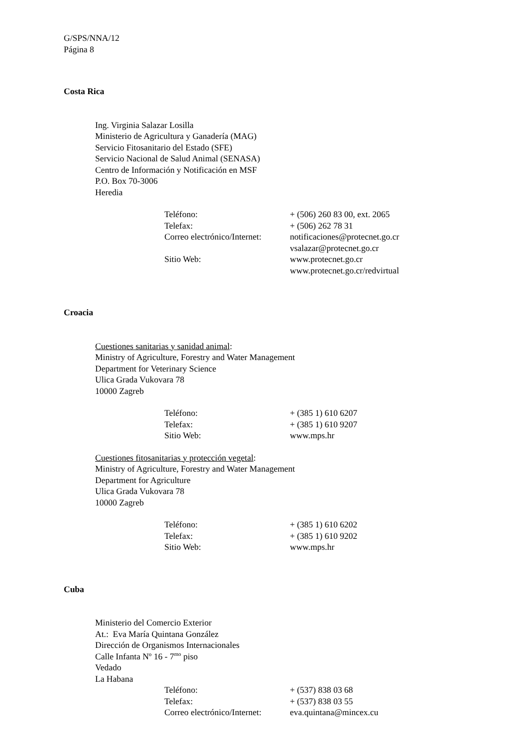G/SPS/NNA/12
Página 8
Costa Rica
Ing. Virginia Salazar Losilla
Ministerio de Agricultura y Ganadería (MAG)
Servicio Fitosanitario del Estado (SFE)
Servicio Nacional de Salud Animal (SENASA)
Centro de Información y Notificación en MSF
P.O. Box 70-3006
Heredia
| Teléfono: | + (506) 260 83 00, ext. 2065 |
| Telefax: | + (506) 262 78 31 |
| Correo electrónico/Internet: | notificaciones@protecnet.go.cr vsalazar@protecnet.go.cr |
| Sitio Web: | www.protecnet.go.cr www.protecnet.go.cr/redvirtual |
Croacia
Cuestiones sanitarias y sanidad animal:
Ministry of Agriculture, Forestry and Water Management
Department for Veterinary Science
Ulica Grada Vukovara 78
10000 Zagreb
| Teléfono: | + (385 1) 610 6207 |
| Telefax: | + (385 1) 610 9207 |
| Sitio Web: | www.mps.hr |
Cuestiones fitosanitarias y protección vegetal:
Ministry of Agriculture, Forestry and Water Management
Department for Agriculture
Ulica Grada Vukovara 78
10000 Zagreb
| Teléfono: | + (385 1) 610 6202 |
| Telefax: | + (385 1) 610 9202 |
| Sitio Web: | www.mps.hr |
Cuba
Ministerio del Comercio Exterior
At.: Eva María Quintana González
Dirección de Organismos Internacionales
Calle Infanta Nº 16 - 7<sup>mo</sup> piso
Vedado
La Habana
| Teléfono: | + (537) 838 03 68 |
| Telefax: | + (537) 838 03 55 |
| Correo electrónico/Internet: | eva.quintana@mincex.cu |